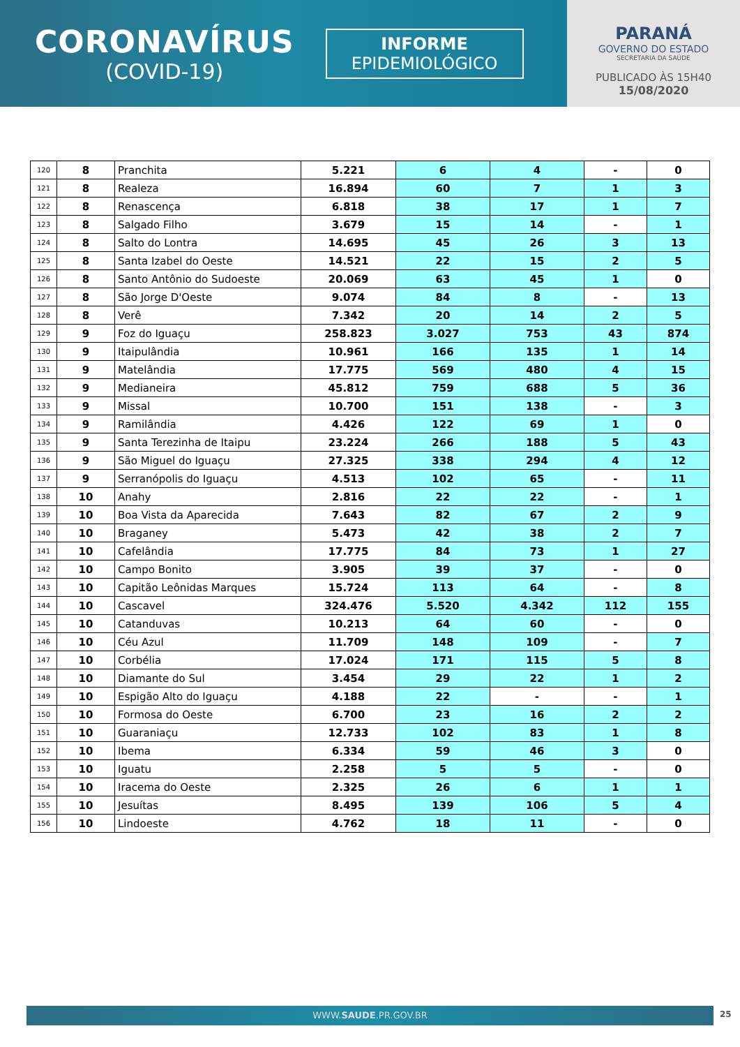CORONAVÍRUS
(COVID-19)
INFORME
EPIDEMIOLÓGICO
PARANÁ
GOVERNO DO ESTADO
SECRETARIA DA SAÚDE
PUBLICADO ÀS 15H40
15/08/2020
| 120 | 8 | Pranchita | 5.221 | 6 | 4 | - | 0 |
| 121 | 8 | Realeza | 16.894 | 60 | 7 | 1 | 3 |
| 122 | 8 | Renascença | 6.818 | 38 | 17 | 1 | 7 |
| 123 | 8 | Salgado Filho | 3.679 | 15 | 14 | - | 1 |
| 124 | 8 | Salto do Lontra | 14.695 | 45 | 26 | 3 | 13 |
| 125 | 8 | Santa Izabel do Oeste | 14.521 | 22 | 15 | 2 | 5 |
| 126 | 8 | Santo Antônio do Sudoeste | 20.069 | 63 | 45 | 1 | 0 |
| 127 | 8 | São Jorge D'Oeste | 9.074 | 84 | 8 | - | 13 |
| 128 | 8 | Verê | 7.342 | 20 | 14 | 2 | 5 |
| 129 | 9 | Foz do Iguaçu | 258.823 | 3.027 | 753 | 43 | 874 |
| 130 | 9 | Itaipulândia | 10.961 | 166 | 135 | 1 | 14 |
| 131 | 9 | Matelândia | 17.775 | 569 | 480 | 4 | 15 |
| 132 | 9 | Medianeira | 45.812 | 759 | 688 | 5 | 36 |
| 133 | 9 | Missal | 10.700 | 151 | 138 | - | 3 |
| 134 | 9 | Ramilândia | 4.426 | 122 | 69 | 1 | 0 |
| 135 | 9 | Santa Terezinha de Itaipu | 23.224 | 266 | 188 | 5 | 43 |
| 136 | 9 | São Miguel do Iguaçu | 27.325 | 338 | 294 | 4 | 12 |
| 137 | 9 | Serranópolis do Iguaçu | 4.513 | 102 | 65 | - | 11 |
| 138 | 10 | Anahy | 2.816 | 22 | 22 | - | 1 |
| 139 | 10 | Boa Vista da Aparecida | 7.643 | 82 | 67 | 2 | 9 |
| 140 | 10 | Braganey | 5.473 | 42 | 38 | 2 | 7 |
| 141 | 10 | Cafelândia | 17.775 | 84 | 73 | 1 | 27 |
| 142 | 10 | Campo Bonito | 3.905 | 39 | 37 | - | 0 |
| 143 | 10 | Capitão Leônidas Marques | 15.724 | 113 | 64 | - | 8 |
| 144 | 10 | Cascavel | 324.476 | 5.520 | 4.342 | 112 | 155 |
| 145 | 10 | Catanduvas | 10.213 | 64 | 60 | - | 0 |
| 146 | 10 | Céu Azul | 11.709 | 148 | 109 | - | 7 |
| 147 | 10 | Corbélia | 17.024 | 171 | 115 | 5 | 8 |
| 148 | 10 | Diamante do Sul | 3.454 | 29 | 22 | 1 | 2 |
| 149 | 10 | Espigão Alto do Iguaçu | 4.188 | 22 | - | - | 1 |
| 150 | 10 | Formosa do Oeste | 6.700 | 23 | 16 | 2 | 2 |
| 151 | 10 | Guaraniaçu | 12.733 | 102 | 83 | 1 | 8 |
| 152 | 10 | Ibema | 6.334 | 59 | 46 | 3 | 0 |
| 153 | 10 | Iguatu | 2.258 | 5 | 5 | - | 0 |
| 154 | 10 | Iracema do Oeste | 2.325 | 26 | 6 | 1 | 1 |
| 155 | 10 | Jesuítas | 8.495 | 139 | 106 | 5 | 4 |
| 156 | 10 | Lindoeste | 4.762 | 18 | 11 | - | 0 |
WWW.SAUDE.PR.GOV.BR 25